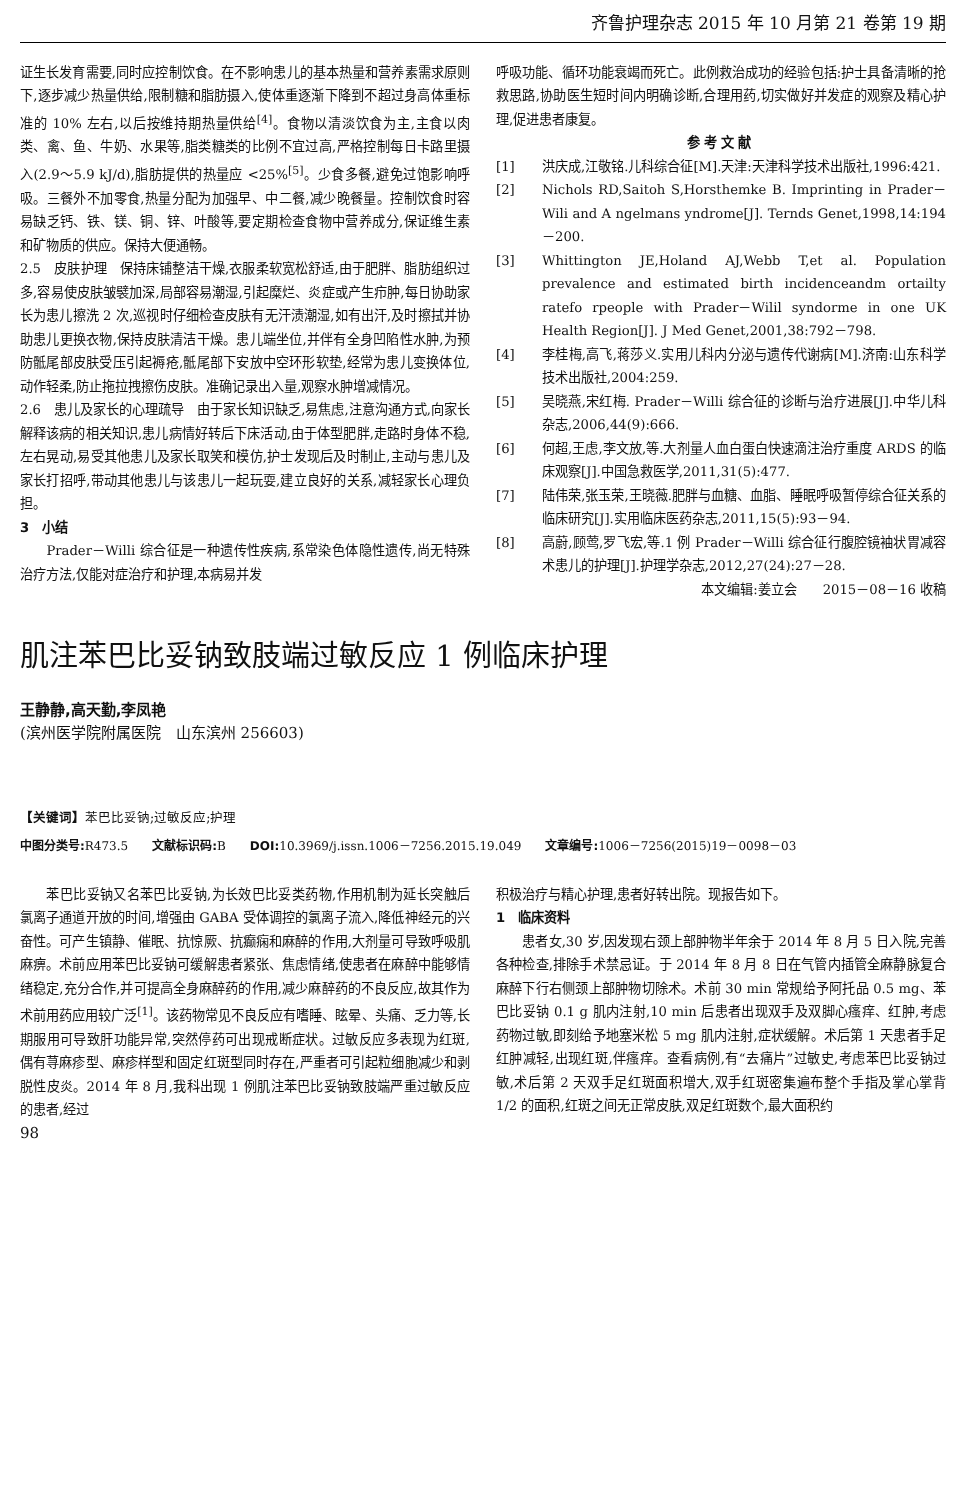齐鲁护理杂志 2015 年 10 月第 21 卷第 19 期
证生长发育需要,同时应控制饮食。在不影响患儿的基本热量和营养素需求原则下,逐步减少热量供给,限制糖和脂肪摄入,使体重逐渐下降到不超过身高体重标准的 10% 左右,以后按维持期热量供给<sup>[4]</sup>。食物以清淡饮食为主,主食以肉类、禽、鱼、牛奶、水果等,脂类糖类的比例不宜过高,严格控制每日卡路里摄入(2.9～5.9 kJ/d),脂肪提供的热量应 <25%<sup>[5]</sup>。少食多餐,避免过饱影响呼吸。三餐外不加零食,热量分配为加强早、中二餐,减少晚餐量。控制饮食时容易缺乏钙、铁、镁、铜、锌、叶酸等,要定期检查食物中营养成分,保证维生素和矿物质的供应。保持大便通畅。
2.5　皮肤护理　保持床铺整洁干燥,衣服柔软宽松舒适,由于肥胖、脂肪组织过多,容易使皮肤皱襞加深,局部容易潮湿,引起糜烂、炎症或产生疖肿,每日协助家长为患儿擦洗 2 次,巡视时仔细检查皮肤有无汗渍潮湿,如有出汗,及时擦拭并协助患儿更换衣物,保持皮肤清洁干燥。患儿端坐位,并伴有全身凹陷性水肿,为预防骶尾部皮肤受压引起褥疮,骶尾部下安放中空环形软垫,经常为患儿变换体位,动作轻柔,防止拖拉拽擦伤皮肤。准确记录出入量,观察水肿增减情况。
2.6　患儿及家长的心理疏导　由于家长知识缺乏,易焦虑,注意沟通方式,向家长解释该病的相关知识,患儿病情好转后下床活动,由于体型肥胖,走路时身体不稳,左右晃动,易受其他患儿及家长取笑和模仿,护士发现后及时制止,主动与患儿及家长打招呼,带动其他患儿与该患儿一起玩耍,建立良好的关系,减轻家长心理负担。
3　小结
Prader－Willi 综合征是一种遗传性疾病,系常染色体隐性遗传,尚无特殊治疗方法,仅能对症治疗和护理,本病易并发
呼吸功能、循环功能衰竭而死亡。此例救治成功的经验包括:护士具备清晰的抢救思路,协助医生短时间内明确诊断,合理用药,切实做好并发症的观察及精心护理,促进患者康复。
参考文献
[1] 洪庆成,江敬铭.儿科综合征[M].天津:天津科学技术出版社,1996:421.
[2] Nichols RD,Saitoh S,Horsthemke B. Imprinting in Prader－Wili and A ngelmans yndrome[J]. Ternds Genet,1998,14:194－200.
[3] Whittington JE,Holand AJ,Webb T,et al. Population prevalence and estimated birth incidenceandm ortailty ratefo rpeople with Prader－Wilil syndorme in one UK Health Region[J]. J Med Genet,2001,38:792－798.
[4] 李桂梅,高飞,蒋莎义.实用儿科内分泌与遗传代谢病[M].济南:山东科学技术出版社,2004:259.
[5] 吴晓燕,宋红梅. Prader－Willi 综合征的诊断与治疗进展[J].中华儿科杂志,2006,44(9):666.
[6] 何超,王虑,李文放,等.大剂量人血白蛋白快速滴注治疗重度 ARDS 的临床观察[J].中国急救医学,2011,31(5):477.
[7] 陆伟荣,张玉荣,王晓薇.肥胖与血糖、血脂、睡眠呼吸暂停综合征关系的临床研究[J].实用临床医药杂志,2011,15(5):93－94.
[8] 高蔚,顾莺,罗飞宏,等.1 例 Prader－Willi 综合征行腹腔镜袖状胃减容术患儿的护理[J].护理学杂志,2012,27(24):27－28.
本文编辑:姜立会　　2015－08－16 收稿
肌注苯巴比妥钠致肢端过敏反应 1 例临床护理
王静静,高天勤,李凤艳
(滨州医学院附属医院　山东滨州 256603)
【关键词】苯巴比妥钠;过敏反应;护理
中图分类号: R473.5　　文献标识码: B　　DOI: 10.3969/j.issn.1006－7256.2015.19.049　　文章编号: 1006－7256(2015)19－0098－03
苯巴比妥钠又名苯巴比妥钠,为长效巴比妥类药物,作用机制为延长突触后氯离子通道开放的时间,增强由 GABA 受体调控的氯离子流入,降低神经元的兴奋性。可产生镇静、催眠、抗惊厥、抗癫痫和麻醉的作用,大剂量可导致呼吸肌麻痹。术前应用苯巴比妥钠可缓解患者紧张、焦虑情绪,使患者在麻醉中能够情绪稳定,充分合作,并可提高全身麻醉药的作用,减少麻醉药的不良反应,故其作为术前用药应用较广泛<sup>[1]</sup>。该药物常见不良反应有嗜睡、眩晕、头痛、乏力等,长期服用可导致肝功能异常,突然停药可出现戒断症状。过敏反应多表现为红斑,偶有荨麻疹型、麻疹样型和固定红斑型同时存在,严重者可引起粒细胞减少和剥脱性皮炎。2014 年 8 月,我科出现 1 例肌注苯巴比妥钠致肢端严重过敏反应的患者,经过
98
积极治疗与精心护理,患者好转出院。现报告如下。
1　临床资料
患者女,30 岁,因发现右颈上部肿物半年余于 2014 年 8 月 5 日入院,完善各种检查,排除手术禁忌证。于 2014 年 8 月 8 日在气管内插管全麻静脉复合麻醉下行右侧颈上部肿物切除术。术前 30 min 常规给予阿托品 0.5 mg、苯巴比妥钠 0.1 g 肌内注射,10 min 后患者出现双手及双脚心瘙痒、红肿,考虑药物过敏,即刻给予地塞米松 5 mg 肌内注射,症状缓解。术后第 1 天患者手足红肿减轻,出现红斑,伴瘙痒。查看病例,有“去痛片”过敏史,考虑苯巴比妥钠过敏,术后第 2 天双手足红斑面积增大,双手红斑密集遍布整个手指及掌心掌背 1/2 的面积,红斑之间无正常皮肤,双足红斑数个,最大面积约